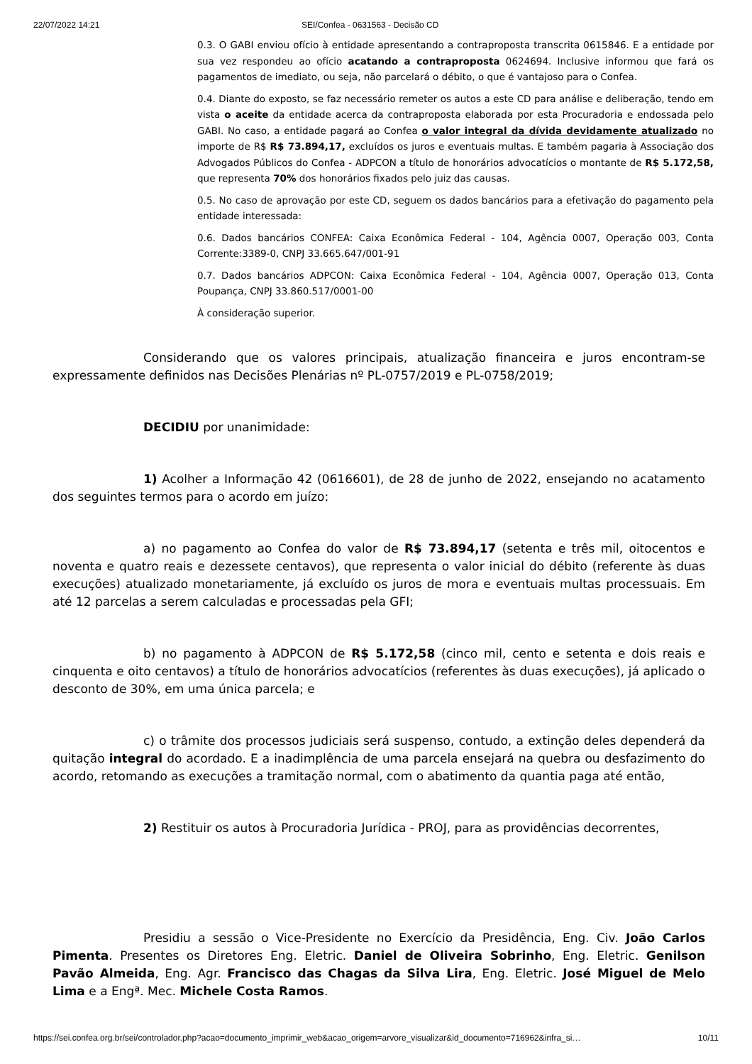22/07/2022 14:21 SEI/Confea - 0631563 - Decisão CD
0.3. O GABI enviou ofício à entidade apresentando a contraproposta transcrita 0615846. E a entidade por sua vez respondeu ao ofício acatando a contraproposta 0624694. Inclusive informou que fará os pagamentos de imediato, ou seja, não parcelará o débito, o que é vantajoso para o Confea.
0.4. Diante do exposto, se faz necessário remeter os autos a este CD para análise e deliberação, tendo em vista o aceite da entidade acerca da contraproposta elaborada por esta Procuradoria e endossada pelo GABI. No caso, a entidade pagará ao Confea o valor integral da dívida devidamente atualizado no importe de R$ R$ 73.894,17, excluídos os juros e eventuais multas. E também pagaria à Associação dos Advogados Públicos do Confea - ADPCON a título de honorários advocatícios o montante de R$ 5.172,58, que representa 70% dos honorários fixados pelo juiz das causas.
0.5. No caso de aprovação por este CD, seguem os dados bancários para a efetivação do pagamento pela entidade interessada:
0.6. Dados bancários CONFEA: Caixa Econômica Federal - 104, Agência 0007, Operação 003, Conta Corrente:3389-0, CNPJ 33.665.647/001-91
0.7. Dados bancários ADPCON: Caixa Econômica Federal - 104, Agência 0007, Operação 013, Conta Poupança, CNPJ 33.860.517/0001-00
À consideração superior.
Considerando que os valores principais, atualização financeira e juros encontram-se expressamente definidos nas Decisões Plenárias nº PL-0757/2019 e PL-0758/2019;
DECIDIU por unanimidade:
1) Acolher a Informação 42 (0616601), de 28 de junho de 2022, ensejando no acatamento dos seguintes termos para o acordo em juízo:
a) no pagamento ao Confea do valor de R$ 73.894,17 (setenta e três mil, oitocentos e noventa e quatro reais e dezessete centavos), que representa o valor inicial do débito (referente às duas execuções) atualizado monetariamente, já excluído os juros de mora e eventuais multas processuais. Em até 12 parcelas a serem calculadas e processadas pela GFI;
b) no pagamento à ADPCON de R$ 5.172,58 (cinco mil, cento e setenta e dois reais e cinquenta e oito centavos) a título de honorários advocatícios (referentes às duas execuções), já aplicado o desconto de 30%, em uma única parcela; e
c) o trâmite dos processos judiciais será suspenso, contudo, a extinção deles dependerá da quitação integral do acordado. E a inadimplência de uma parcela ensejará na quebra ou desfazimento do acordo, retomando as execuções a tramitação normal, com o abatimento da quantia paga até então,
2) Restituir os autos à Procuradoria Jurídica - PROJ, para as providências decorrentes,
Presidiu a sessão o Vice-Presidente no Exercício da Presidência, Eng. Civ. João Carlos Pimenta. Presentes os Diretores Eng. Eletric. Daniel de Oliveira Sobrinho, Eng. Eletric. Genilson Pavão Almeida, Eng. Agr. Francisco das Chagas da Silva Lira, Eng. Eletric. José Miguel de Melo Lima e a Engª. Mec. Michele Costa Ramos.
https://sei.confea.org.br/sei/controlador.php?acao=documento_imprimir_web&acao_origem=arvore_visualizar&id_documento=716962&infra_si… 10/11